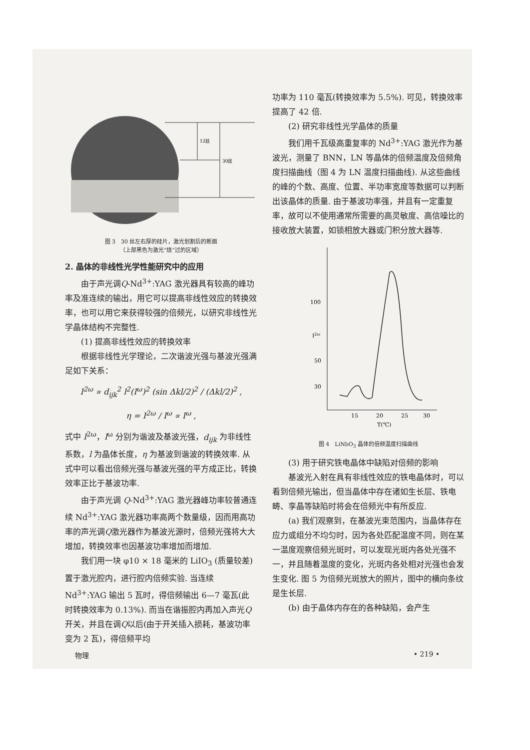12丝
30丝
图 3　30 丝左右厚的硅片，激光划割后的断面
（上部黑色为激光“烧”过的区域）
2. 晶体的非线性光学性能研究中的应用
由于声光调Q-Nd<sup>3+</sup>:YAG 激光器具有较高的峰功率及准连续的输出，用它可以提高非线性效应的转换效率，也可以用它来获得较强的倍频光，以研究非线性光学晶体结构不完整性.
(1) 提高非线性效应的转换效率
根据非线性光学理论，二次谐波光强与基波光强满足如下关系：
I<sup>2ω</sup> ∝ d<sub>ijk</sub><sup>2</sup> l<sup>2</sup>(I<sup>ω</sup>)<sup>2</sup> (sin Δkl/2)<sup>2</sup> / (Δkl/2)<sup>2</sup> ,
η = I<sup>2ω</sup> / I<sup>ω</sup> ∝ I<sup>ω</sup> ,
式中 I<sup>2ω</sup>，I<sup>ω</sup> 分别为谐波及基波光强，d<sub>ijk</sub> 为非线性系数，l 为晶体长度，η 为基波到谐波的转换效率. 从式中可以看出倍频光强与基波光强的平方成正比，转换效率正比于基波功率.
由于声光调 Q-Nd<sup>3+</sup>:YAG 激光器峰功率较普通连续 Nd<sup>3+</sup>:YAG 激光器功率高两个数量级，因而用高功率的声光调Q激光器作为基波光源时，倍频光强将大大增加，转换效率也因基波功率增加而增加.
我们用一块 φ10 × 18 毫米的 LiIO<sub>3</sub> (质量较差)置于激光腔内，进行腔内倍频实验. 当连续 Nd<sup>3+</sup>:YAG 输出 5 瓦时，得倍频输出 6—7 毫瓦(此时转换效率为 0.13%). 而当在谐振腔内再加入声光Q开关，并且在调Q以后(由于开关插入损耗，基波功率变为 2 瓦)，得倍频平均
功率为 110 毫瓦(转换效率为 5.5%). 可见，转换效率提高了 42 倍.
(2) 研究非线性光学晶体的质量
我们用千瓦级高重复率的 Nd<sup>3+</sup>:YAG 激光作为基波光，测量了 BNN，LN 等晶体的倍频温度及倍频角度扫描曲线（图 4 为 LN 温度扫描曲线). 从这些曲线的峰的个数、高度、位置、半功率宽度等数据可以判断出该晶体的质量. 由于基波功率强，并且有一定重复率，故可以不使用通常所需要的高灵敏度、高信噪比的接收放大装置，如锁相放大器或门积分放大器等.
100
50
30
I2ω
15
20
25
30
T(℃)
图 4　LiNbO<sub>3</sub> 晶体的倍频温度扫描曲线
(3) 用于研究铁电晶体中缺陷对倍频的影响
基波光入射在具有非线性效应的铁电晶体时，可以看到倍频光输出，但当晶体中存在诸如生长层、铁电畴、孪晶等缺陷时将会在倍频光中有所反应.
(a) 我们观察到，在基波光束范围内，当晶体存在应力或组分不均匀时，因为各处匹配温度不同，则在某一温度观察倍频光斑时，可以发现光斑内各处光强不一，并且随着温度的变化，光斑内各处相对光强也会发生变化. 图 5 为倍频光斑放大的照片，图中的横向条纹是生长层.
(b) 由于晶体内存在的各种缺陷，会产生
物理 • 219 •